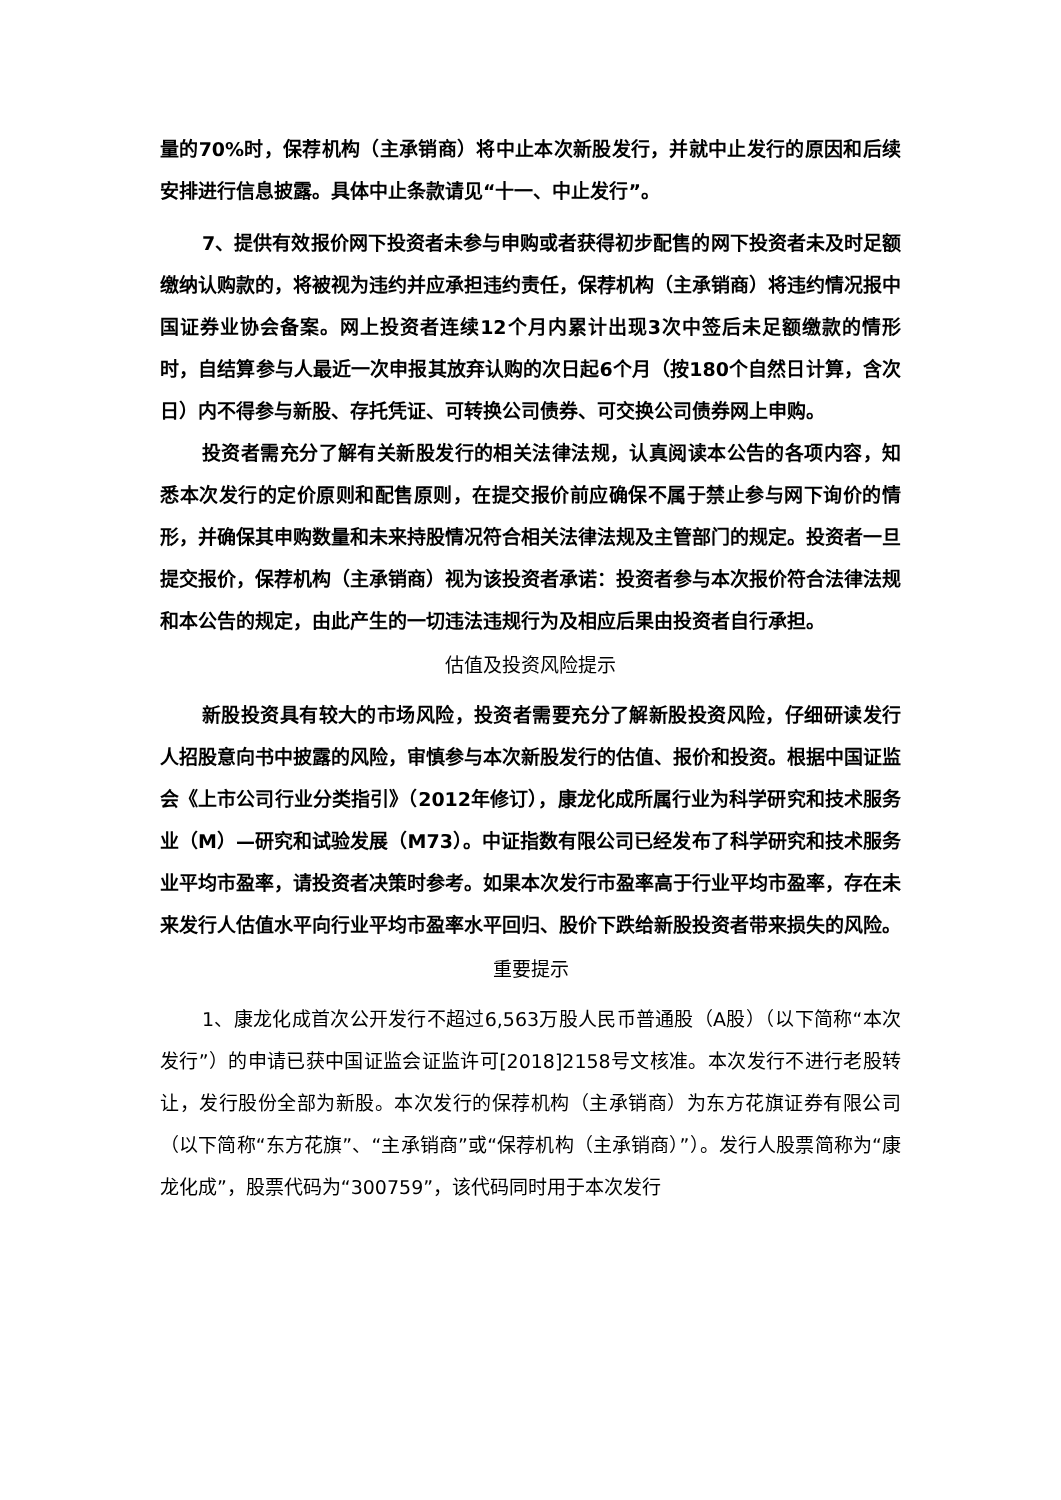量的70%时，保荐机构（主承销商）将中止本次新股发行，并就中止发行的原因和后续安排进行信息披露。具体中止条款请见“十一、中止发行”。
7、提供有效报价网下投资者未参与申购或者获得初步配售的网下投资者未及时足额缴纳认购款的，将被视为违约并应承担违约责任，保荐机构（主承销商）将违约情况报中国证券业协会备案。网上投资者连续12个月内累计出现3次中签后未足额缴款的情形时，自结算参与人最近一次申报其放弃认购的次日起6个月（按180个自然日计算，含次日）内不得参与新股、存托凭证、可转换公司债券、可交换公司债券网上申购。
投资者需充分了解有关新股发行的相关法律法规，认真阅读本公告的各项内容，知悉本次发行的定价原则和配售原则，在提交报价前应确保不属于禁止参与网下询价的情形，并确保其申购数量和未来持股情况符合相关法律法规及主管部门的规定。投资者一旦提交报价，保荐机构（主承销商）视为该投资者承诺：投资者参与本次报价符合法律法规和本公告的规定，由此产生的一切违法违规行为及相应后果由投资者自行承担。
估值及投资风险提示
新股投资具有较大的市场风险，投资者需要充分了解新股投资风险，仔细研读发行人招股意向书中披露的风险，审慎参与本次新股发行的估值、报价和投资。根据中国证监会《上市公司行业分类指引》（2012年修订），康龙化成所属行业为科学研究和技术服务业（M）—研究和试验发展（M73）。中证指数有限公司已经发布了科学研究和技术服务业平均市盈率，请投资者决策时参考。如果本次发行市盈率高于行业平均市盈率，存在未来发行人估值水平向行业平均市盈率水平回归、股价下跌给新股投资者带来损失的风险。
重要提示
1、康龙化成首次公开发行不超过6,563万股人民币普通股（A股）（以下简称“本次发行”）的申请已获中国证监会证监许可[2018]2158号文核准。本次发行不进行老股转让，发行股份全部为新股。本次发行的保荐机构（主承销商）为东方花旗证券有限公司（以下简称“东方花旗”、“主承销商”或“保荐机构（主承销商）”）。发行人股票简称为“康龙化成”，股票代码为“300759”，该代码同时用于本次发行